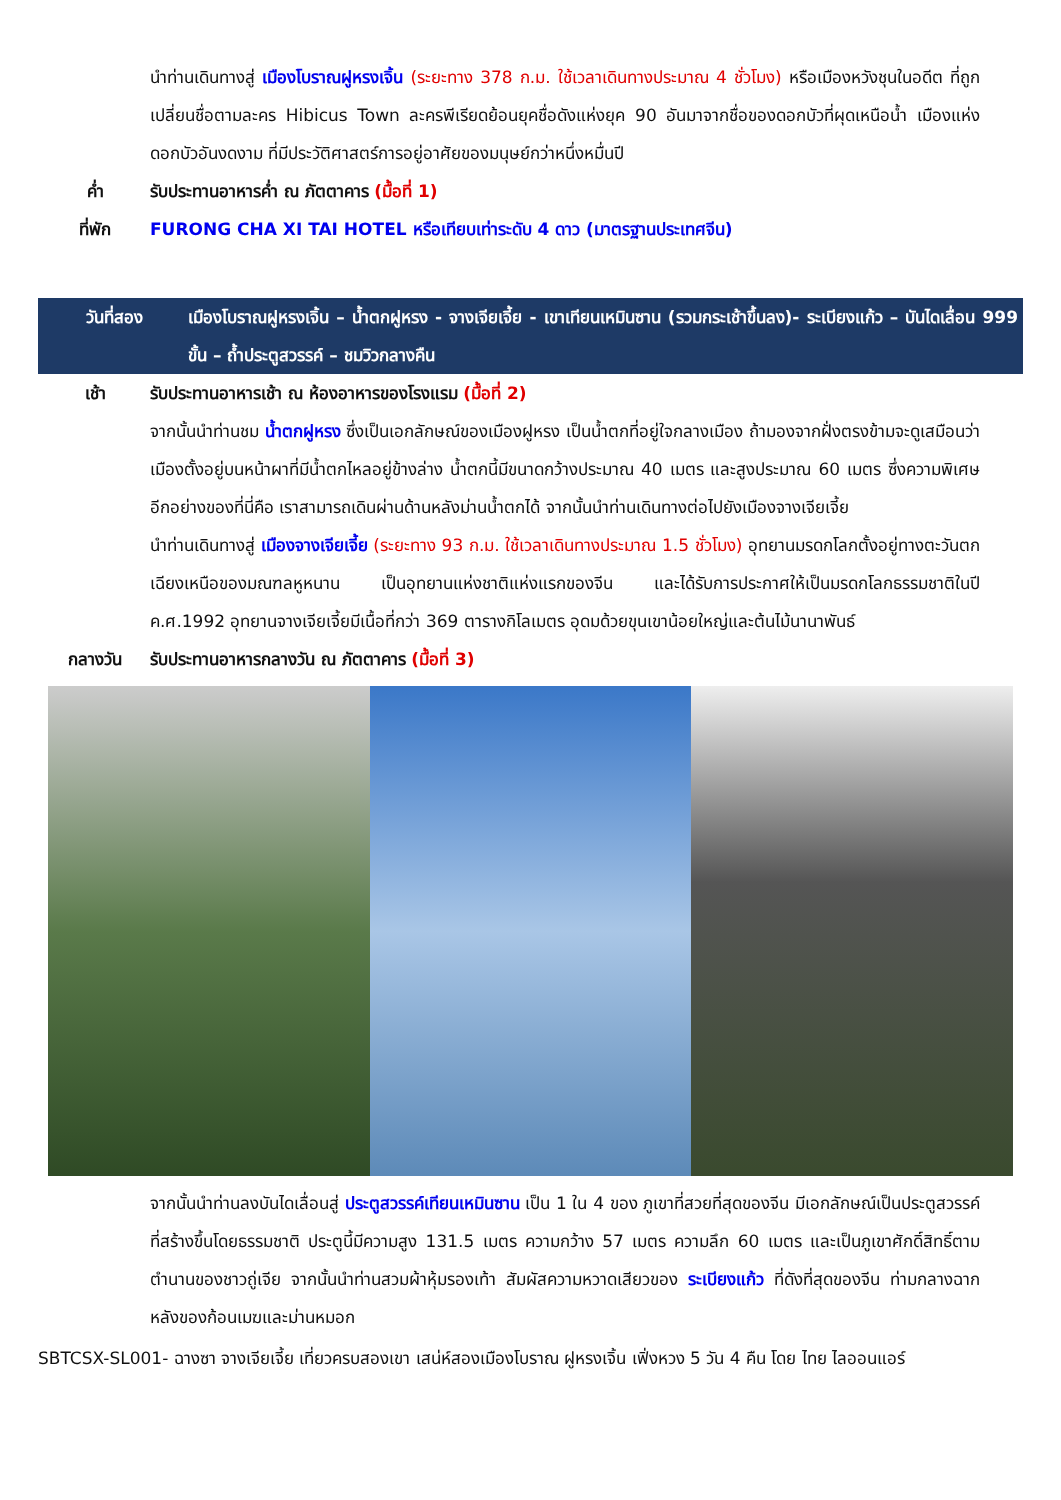นำท่านเดินทางสู่ เมืองโบราณฝูหรงเจิ้น (ระยะทาง 378 ก.ม. ใช้เวลาเดินทางประมาณ 4 ชั่วโมง) หรือเมืองหวังชุนในอดีต ที่ถูกเปลี่ยนชื่อตามละคร Hibicus Town ละครพีเรียดย้อนยุคชื่อดังแห่งยุค 90 อันมาจากชื่อของดอกบัวที่ผุดเหนือน้ำ เมืองแห่งดอกบัวอันงดงาม ที่มีประวัติศาสตร์การอยู่อาศัยของมนุษย์กว่าหนึ่งหมื่นปี
ค่ำ รับประทานอาหารค่ำ ณ ภัตตาคาร (มื้อที่ 1)
ที่พัก FURONG CHA XI TAI HOTEL หรือเทียบเท่าระดับ 4 ดาว (มาตรฐานประเทศจีน)
วันที่สอง เมืองโบราณฝูหรงเจิ้น – น้ำตกฝูหรง - จางเจียเจี้ย - เขาเทียนเหมินซาน (รวมกระเช้าขึ้นลง)- ระเบียงแก้ว – บันไดเลื่อน 999 ขั้น – ถ้ำประตูสวรรค์ – ชมวิวกลางคืน
เช้า รับประทานอาหารเช้า ณ ห้องอาหารของโรงแรม (มื้อที่ 2)
จากนั้นนำท่านชม น้ำตกฝูหรง ซึ่งเป็นเอกลักษณ์ของเมืองฝูหรง เป็นน้ำตกที่อยู่ใจกลางเมือง ถ้ามองจากฝั่งตรงข้ามจะดูเสมือนว่าเมืองตั้งอยู่บนหน้าผาที่มีน้ำตกไหลอยู่ข้างล่าง น้ำตกนี้มีขนาดกว้างประมาณ 40 เมตร และสูงประมาณ 60 เมตร ซึ่งความพิเศษอีกอย่างของที่นี่คือ เราสามารถเดินผ่านด้านหลังม่านน้ำตกได้ จากนั้นนำท่านเดินทางต่อไปยังเมืองจางเจียเจี้ย
นำท่านเดินทางสู่ เมืองจางเจียเจี้ย (ระยะทาง 93 ก.ม. ใช้เวลาเดินทางประมาณ 1.5 ชั่วโมง) อุทยานมรดกโลกตั้งอยู่ทางตะวันตกเฉียงเหนือของมณฑลหูหนาน เป็นอุทยานแห่งชาติแห่งแรกของจีน และได้รับการประกาศให้เป็นมรดกโลกธรรมชาติในปี ค.ศ.1992 อุทยานจางเจียเจี้ยมีเนื้อที่กว่า 369 ตารางกิโลเมตร อุดมด้วยขุนเขาน้อยใหญ่และต้นไม้นานาพันธ์
กลางวัน รับประทานอาหารกลางวัน ณ ภัตตาคาร (มื้อที่ 3)
จากนั้นนำท่านลงบันไดเลื่อนสู่ ประตูสวรรค์เทียนเหมินซาน เป็น 1 ใน 4 ของ ภูเขาที่สวยที่สุดของจีน มีเอกลักษณ์เป็นประตูสวรรค์ที่สร้างขึ้นโดยธรรมชาติ ประตูนี้มีความสูง 131.5 เมตร ความกว้าง 57 เมตร ความลึก 60 เมตร และเป็นภูเขาศักดิ์สิทธิ์ตามตำนานของชาวถู่เจีย จากนั้นนำท่านสวมผ้าหุ้มรองเท้า สัมผัสความหวาดเสียวของ ระเบียงแก้ว ที่ดังที่สุดของจีน ท่ามกลางฉากหลังของก้อนเมฆและม่านหมอก
SBTCSX-SL001- ฉางซา จางเจียเจี้ย เที่ยวครบสองเขา เสน่ห์สองเมืองโบราณ ฝูหรงเจิ้น เฟิ่งหวง 5 วัน 4 คืน โดย ไทย ไลออนแอร์